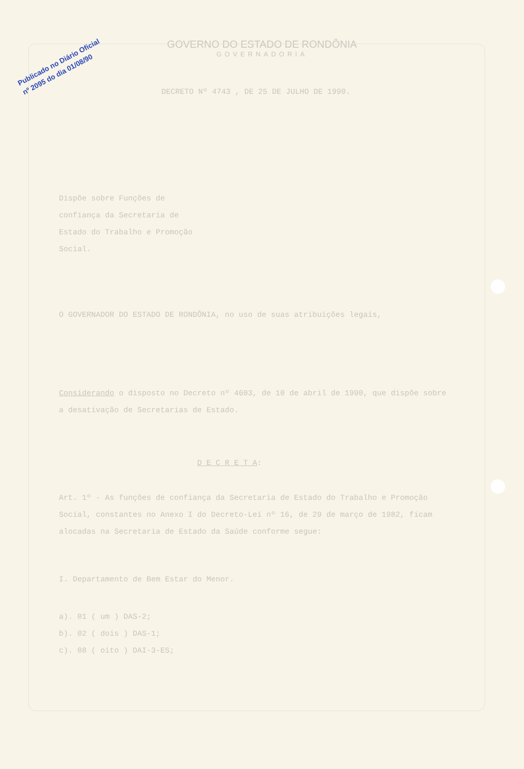Publicado no Diário Oficial
nº 2095 do dia 01/08/90
GOVERNO DO ESTADO DE RONDÔNIA
GOVERNADORIA
DECRETO Nº 4743 , DE 25 DE JULHO DE 1990.
Dispõe sobre Funções de confiança da Secretaria de Estado do Trabalho e Promoção Social.
O GOVERNADOR DO ESTADO DE RONDÔNIA, no uso de suas atribuições legais,
Considerando o disposto no Decreto nº 4603, de 10 de abril de 1990, que dispõe sobre a desativação de Secretarias de Estado.
D E C R E T A:
Art. 1º - As funções de confiança da Secretaria de Estado do Trabalho e Promoção Social, constantes no Anexo I do Decreto-Lei nº 16, de 29 de março de 1982, ficam alocadas na Secretaria de Estado da Saúde conforme segue:
I. Departamento de Bem Estar do Menor.
a). 01 ( um ) DAS-2;
b). 02 ( dois ) DAS-1;
c). 08 ( oito ) DAI-3-ES;